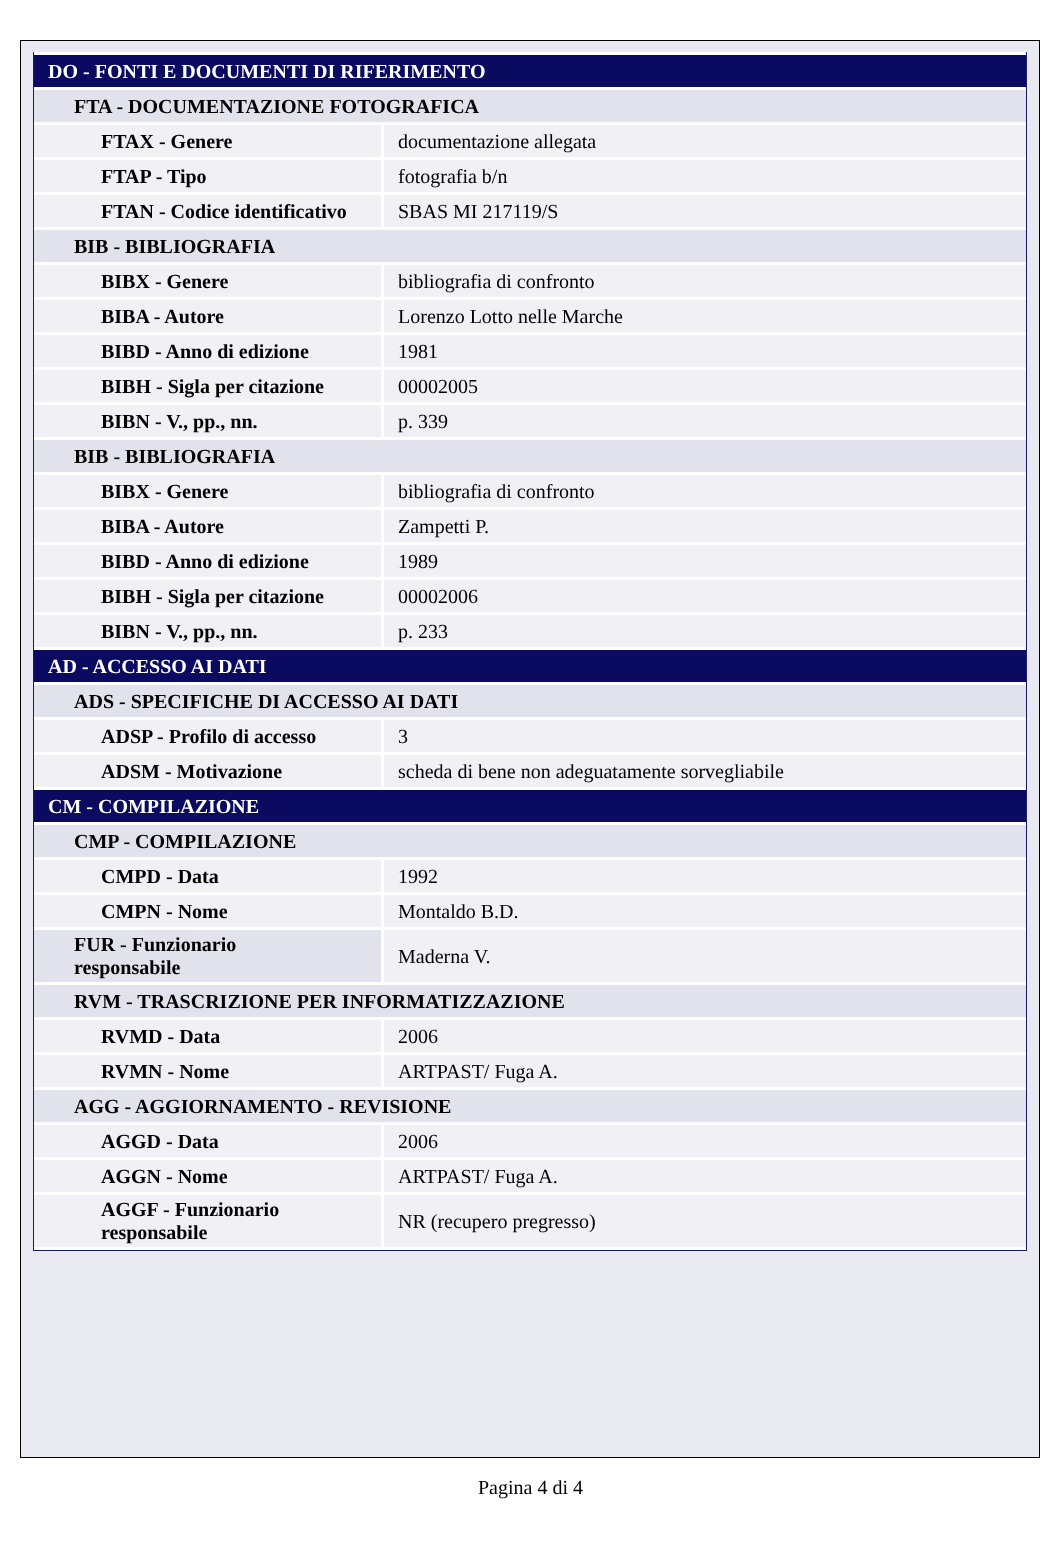| DO - FONTI E DOCUMENTI DI RIFERIMENTO | |
| FTA - DOCUMENTAZIONE FOTOGRAFICA | |
| FTAX - Genere | documentazione allegata |
| FTAP - Tipo | fotografia b/n |
| FTAN - Codice identificativo | SBAS MI 217119/S |
| BIB - BIBLIOGRAFIA | |
| BIBX - Genere | bibliografia di confronto |
| BIBA - Autore | Lorenzo Lotto nelle Marche |
| BIBD - Anno di edizione | 1981 |
| BIBH - Sigla per citazione | 00002005 |
| BIBN - V., pp., nn. | p. 339 |
| BIB - BIBLIOGRAFIA | |
| BIBX - Genere | bibliografia di confronto |
| BIBA - Autore | Zampetti P. |
| BIBD - Anno di edizione | 1989 |
| BIBH - Sigla per citazione | 00002006 |
| BIBN - V., pp., nn. | p. 233 |
| AD - ACCESSO AI DATI | |
| ADS - SPECIFICHE DI ACCESSO AI DATI | |
| ADSP - Profilo di accesso | 3 |
| ADSM - Motivazione | scheda di bene non adeguatamente sorvegliabile |
| CM - COMPILAZIONE | |
| CMP - COMPILAZIONE | |
| CMPD - Data | 1992 |
| CMPN - Nome | Montaldo B.D. |
| FUR - Funzionario responsabile | Maderna V. |
| RVM - TRASCRIZIONE PER INFORMATIZZAZIONE | |
| RVMD - Data | 2006 |
| RVMN - Nome | ARTPAST/ Fuga A. |
| AGG - AGGIORNAMENTO - REVISIONE | |
| AGGD - Data | 2006 |
| AGGN - Nome | ARTPAST/ Fuga A. |
| AGGF - Funzionario responsabile | NR (recupero pregresso) |
Pagina 4 di 4